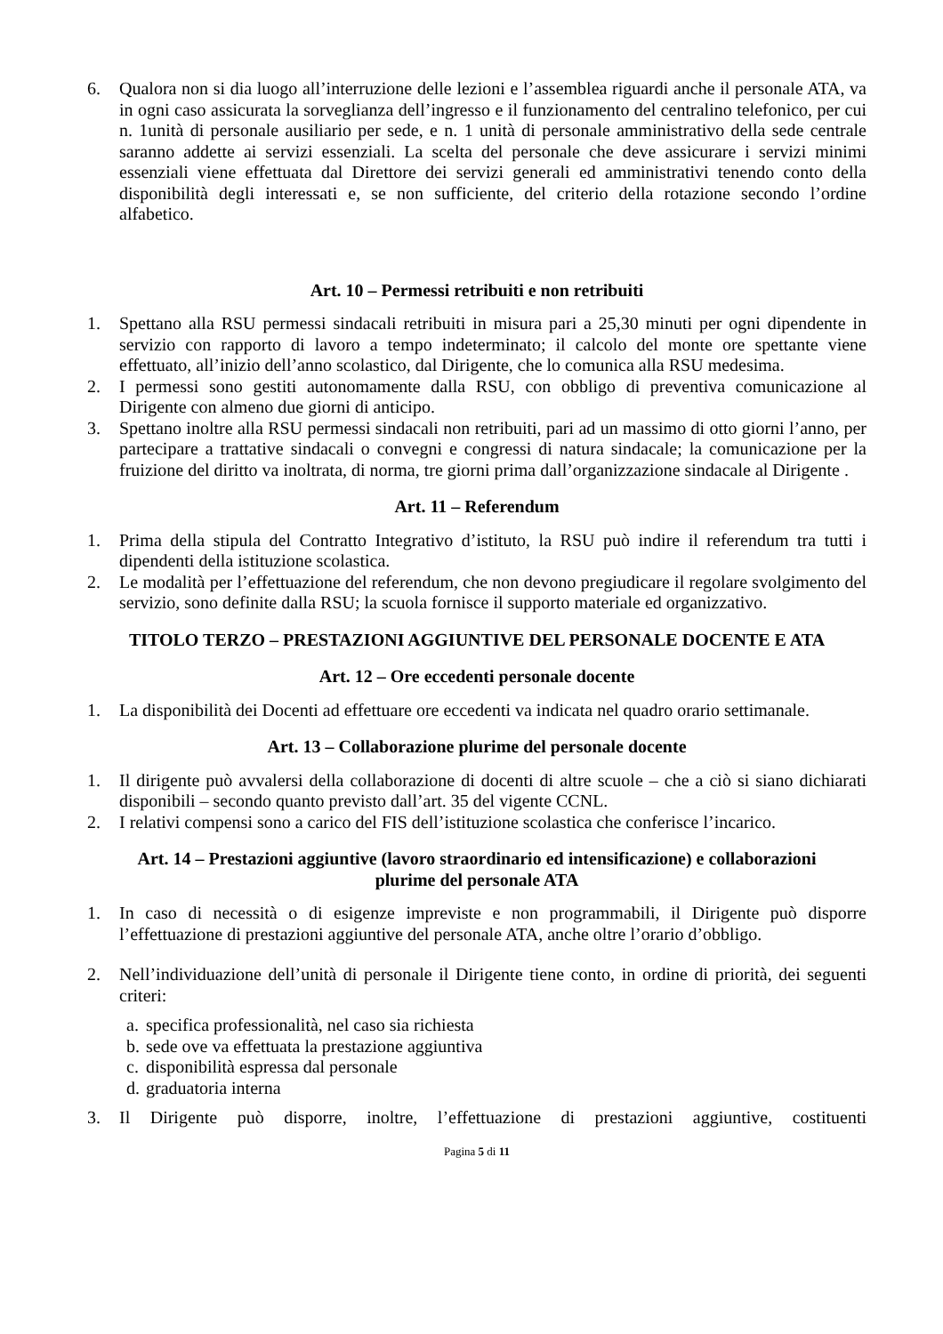6. Qualora non si dia luogo all’interruzione delle lezioni e l’assemblea riguardi anche il personale ATA, va in ogni caso assicurata la sorveglianza dell’ingresso e il funzionamento del centralino telefonico, per cui n. 1unità di personale ausiliario per sede, e n. 1 unità di personale amministrativo della sede centrale saranno addette ai servizi essenziali. La scelta del personale che deve assicurare i servizi minimi essenziali viene effettuata dal Direttore dei servizi generali ed amministrativi tenendo conto della disponibilità degli interessati e, se non sufficiente, del criterio della rotazione secondo l’ordine alfabetico.
Art. 10 – Permessi retribuiti e non retribuiti
1. Spettano alla RSU permessi sindacali retribuiti in misura pari a 25,30 minuti per ogni dipendente in servizio con rapporto di lavoro a tempo indeterminato; il calcolo del monte ore spettante viene effettuato, all’inizio dell’anno scolastico, dal Dirigente, che lo comunica alla RSU medesima.
2. I permessi sono gestiti autonomamente dalla RSU, con obbligo di preventiva comunicazione al Dirigente con almeno due giorni di anticipo.
3. Spettano inoltre alla RSU permessi sindacali non retribuiti, pari ad un massimo di otto giorni l’anno, per partecipare a trattative sindacali o convegni e congressi di natura sindacale; la comunicazione per la fruizione del diritto va inoltrata, di norma, tre giorni prima dall’organizzazione sindacale al Dirigente .
Art. 11 – Referendum
1. Prima della stipula del Contratto Integrativo d’istituto, la RSU può indire il referendum tra tutti i dipendenti della istituzione scolastica.
2. Le modalità per l’effettuazione del referendum, che non devono pregiudicare il regolare svolgimento del servizio, sono definite dalla RSU; la scuola fornisce il supporto materiale ed organizzativo.
TITOLO TERZO – PRESTAZIONI AGGIUNTIVE DEL PERSONALE DOCENTE E ATA
Art. 12 – Ore eccedenti personale docente
1. La disponibilità dei Docenti ad effettuare ore eccedenti va indicata nel quadro orario settimanale.
Art. 13 – Collaborazione plurime del personale docente
1. Il dirigente può avvalersi della collaborazione di docenti di altre scuole – che a ciò si siano dichiarati disponibili – secondo quanto previsto dall’art. 35 del vigente CCNL.
2. I relativi compensi sono a carico del FIS dell’istituzione scolastica che conferisce l’incarico.
Art. 14 – Prestazioni aggiuntive (lavoro straordinario ed intensificazione) e collaborazioni
plurime del personale ATA
1. In caso di necessità o di esigenze impreviste e non programmabili, il Dirigente può disporre l’effettuazione di prestazioni aggiuntive del personale ATA, anche oltre l’orario d’obbligo.
2. Nell’individuazione dell’unità di personale il Dirigente tiene conto, in ordine di priorità, dei seguenti criteri:
a. specifica professionalità, nel caso sia richiesta
b. sede ove va effettuata la prestazione aggiuntiva
c. disponibilità espressa dal personale
d. graduatoria interna
3. Il Dirigente può disporre, inoltre, l’effettuazione di prestazioni aggiuntive, costituenti
Pagina 5 di 11